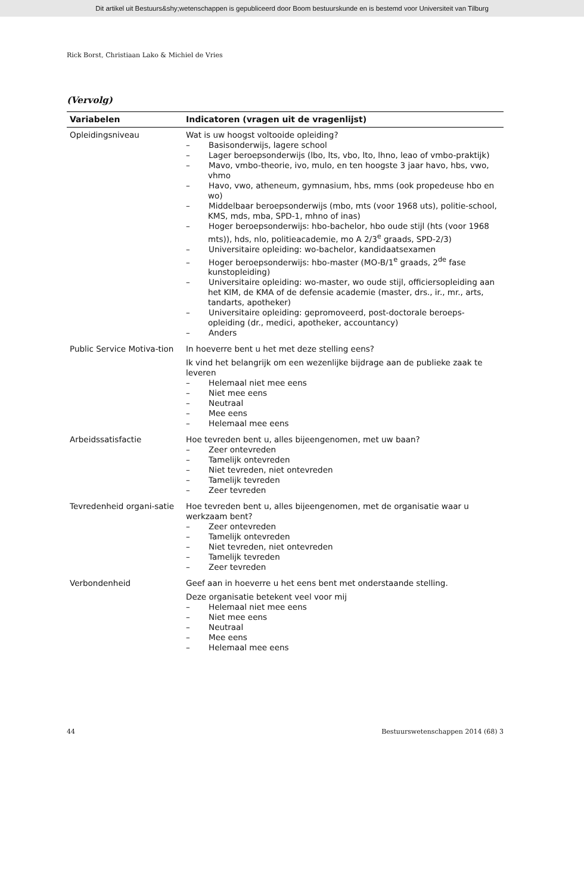Dit artikel uit Bestuurs&shy;wetenschappen is gepubliceerd door Boom bestuurskunde en is bestemd voor Universiteit van Tilburg
Rick Borst, Christiaan Lako & Michiel de Vries
(Vervolg)
| Variabelen | Indicatoren (vragen uit de vragenlijst) |
| --- | --- |
| Opleidingsniveau | Wat is uw hoogst voltooide opleiding? – Basisonderwijs, lagere school – Lager beroepsonderwijs (lbo, lts, vbo, lto, lhno, leao of vmbo-praktijk) – Mavo, vmbo-theorie, ivo, mulo, en ten hoogste 3 jaar havo, hbs, vwo, vhmo – Havo, vwo, atheneum, gymnasium, hbs, mms (ook propedeuse hbo en wo) – Middelbaar beroepsonderwijs (mbo, mts (voor 1968 uts), politie-school, KMS, mds, mba, SPD-1, mhno of inas) – Hoger beroepsonderwijs: hbo-bachelor, hbo oude stijl (hts (voor 1968 mts)), hds, nlo, politieacademie, mo A 2/3<sup>e</sup> graads, SPD-2/3) – Universitaire opleiding: wo-bachelor, kandidaatsexamen – Hoger beroepsonderwijs: hbo-master (MO-B/1<sup>e</sup> graads, 2<sup>de</sup> fase kunstopleiding) – Universitaire opleiding: wo-master, wo oude stijl, officiersopleiding aan het KIM, de KMA of de defensie academie (master, drs., ir., mr., arts, tandarts, apotheker) – Universitaire opleiding: gepromoveerd, post-doctorale beroeps-opleiding (dr., medici, apotheker, accountancy) – Anders |
| Public Service Motiva-tion | In hoeverre bent u het met deze stelling eens? Ik vind het belangrijk om een wezenlijke bijdrage aan de publieke zaak te leveren – Helemaal niet mee eens – Niet mee eens – Neutraal – Mee eens – Helemaal mee eens |
| Arbeidssatisfactie | Hoe tevreden bent u, alles bijeengenomen, met uw baan? – Zeer ontevreden – Tamelijk ontevreden – Niet tevreden, niet ontevreden – Tamelijk tevreden – Zeer tevreden |
| Tevredenheid organi-satie | Hoe tevreden bent u, alles bijeengenomen, met de organisatie waar u werkzaam bent? – Zeer ontevreden – Tamelijk ontevreden – Niet tevreden, niet ontevreden – Tamelijk tevreden – Zeer tevreden |
| Verbondenheid | Geef aan in hoeverre u het eens bent met onderstaande stelling. Deze organisatie betekent veel voor mij – Helemaal niet mee eens – Niet mee eens – Neutraal – Mee eens – Helemaal mee eens |
44 Bestuurswetenschappen 2014 (68) 3